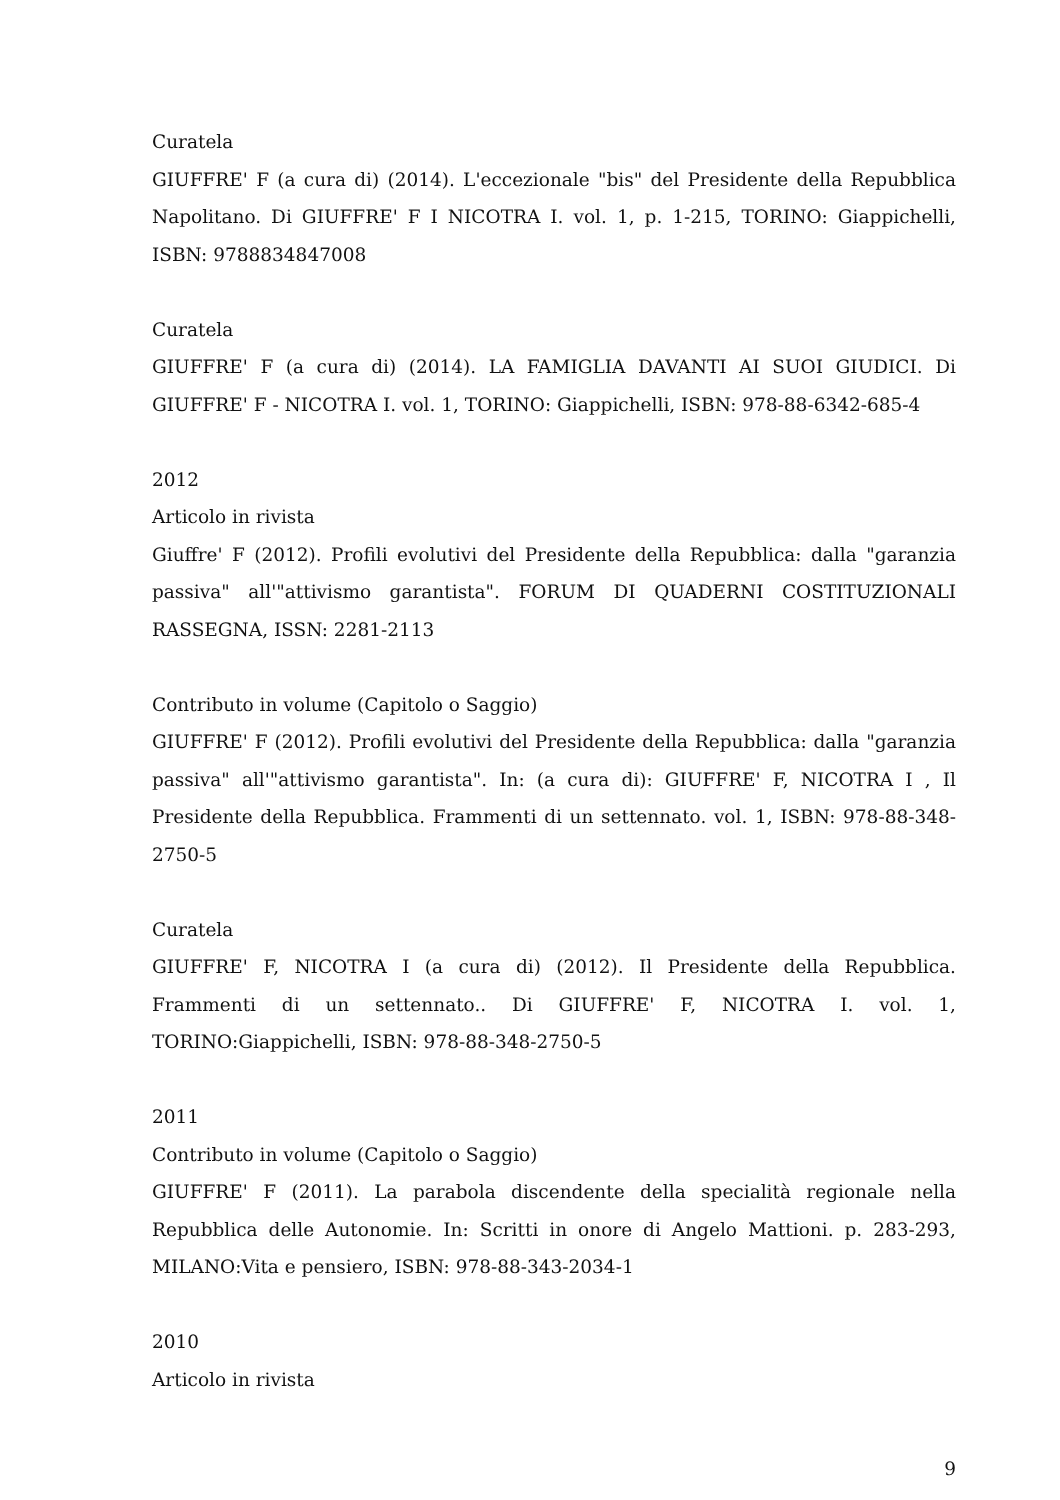Curatela
GIUFFRE' F (a cura di) (2014). L'eccezionale "bis" del Presidente della Repubblica Napolitano. Di GIUFFRE' F I NICOTRA I. vol. 1, p. 1-215, TORINO: Giappichelli, ISBN: 9788834847008
Curatela
GIUFFRE' F (a cura di) (2014). LA FAMIGLIA DAVANTI AI SUOI GIUDICI. Di GIUFFRE' F - NICOTRA I. vol. 1, TORINO: Giappichelli, ISBN: 978-88-6342-685-4
2012
Articolo in rivista
Giuffre' F (2012). Profili evolutivi del Presidente della Repubblica: dalla "garanzia passiva" all'"attivismo garantista". FORUM DI QUADERNI COSTITUZIONALI RASSEGNA, ISSN: 2281-2113
Contributo in volume (Capitolo o Saggio)
GIUFFRE' F (2012). Profili evolutivi del Presidente della Repubblica: dalla "garanzia passiva" all'"attivismo garantista". In: (a cura di): GIUFFRE' F, NICOTRA I , Il Presidente della Repubblica. Frammenti di un settennato. vol. 1, ISBN: 978-88-348-2750-5
Curatela
GIUFFRE' F, NICOTRA I (a cura di) (2012). Il Presidente della Repubblica. Frammenti di un settennato.. Di GIUFFRE' F, NICOTRA I. vol. 1, TORINO:Giappichelli, ISBN: 978-88-348-2750-5
2011
Contributo in volume (Capitolo o Saggio)
GIUFFRE' F (2011). La parabola discendente della specialità regionale nella Repubblica delle Autonomie. In: Scritti in onore di Angelo Mattioni. p. 283-293, MILANO:Vita e pensiero, ISBN: 978-88-343-2034-1
2010
Articolo in rivista
9